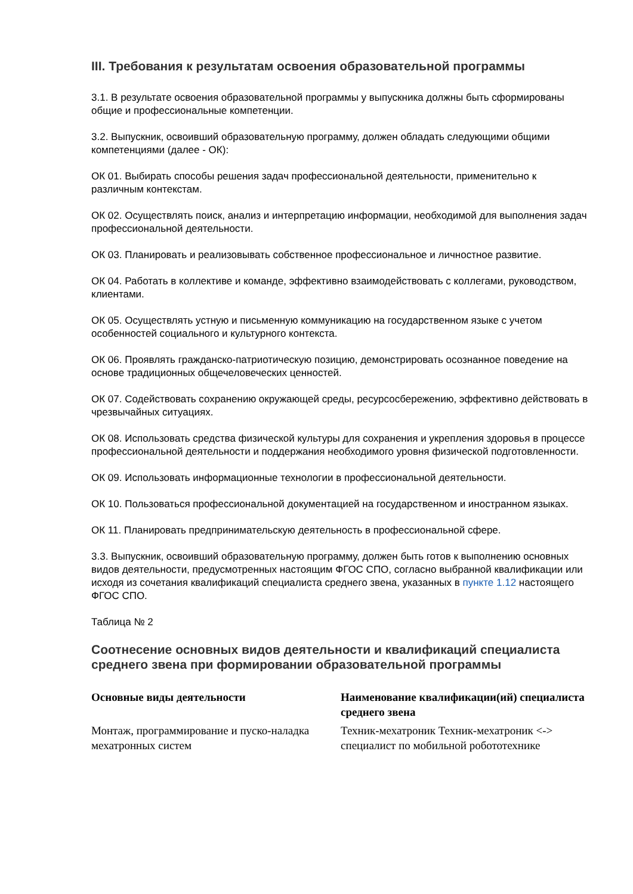III. Требования к результатам освоения образовательной программы
3.1. В результате освоения образовательной программы у выпускника должны быть сформированы общие и профессиональные компетенции.
3.2. Выпускник, освоивший образовательную программу, должен обладать следующими общими компетенциями (далее - ОК):
ОК 01. Выбирать способы решения задач профессиональной деятельности, применительно к различным контекстам.
ОК 02. Осуществлять поиск, анализ и интерпретацию информации, необходимой для выполнения задач профессиональной деятельности.
ОК 03. Планировать и реализовывать собственное профессиональное и личностное развитие.
ОК 04. Работать в коллективе и команде, эффективно взаимодействовать с коллегами, руководством, клиентами.
ОК 05. Осуществлять устную и письменную коммуникацию на государственном языке с учетом особенностей социального и культурного контекста.
ОК 06. Проявлять гражданско-патриотическую позицию, демонстрировать осознанное поведение на основе традиционных общечеловеческих ценностей.
ОК 07. Содействовать сохранению окружающей среды, ресурсосбережению, эффективно действовать в чрезвычайных ситуациях.
ОК 08. Использовать средства физической культуры для сохранения и укрепления здоровья в процессе профессиональной деятельности и поддержания необходимого уровня физической подготовленности.
ОК 09. Использовать информационные технологии в профессиональной деятельности.
ОК 10. Пользоваться профессиональной документацией на государственном и иностранном языках.
ОК 11. Планировать предпринимательскую деятельность в профессиональной сфере.
3.3. Выпускник, освоивший образовательную программу, должен быть готов к выполнению основных видов деятельности, предусмотренных настоящим ФГОС СПО, согласно выбранной квалификации или исходя из сочетания квалификаций специалиста среднего звена, указанных в пункте 1.12 настоящего ФГОС СПО.
Таблица № 2
Соотнесение основных видов деятельности и квалификаций специалиста среднего звена при формировании образовательной программы
| Основные виды деятельности | Наименование квалификации(ий) специалиста среднего звена |
| --- | --- |
| Монтаж, программирование и пуско-наладка мехатронных систем | Техник-мехатроник Техник-мехатроник <-> специалист по мобильной робототехнике |